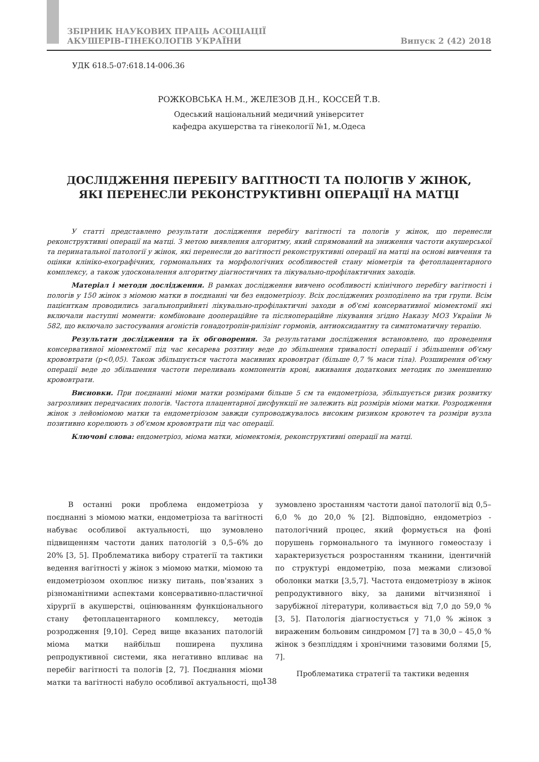ЗБІРНИК НАУКОВИХ ПРАЦЬ АСОЦІАЦІЇ
АКУШЕРІВ-ГІНЕКОЛОГІВ УКРАЇНИ
Випуск 2 (42) 2018
УДК 618.5-07:618.14-006.36
РОЖКОВСЬКА Н.М., ЖЕЛЕЗОВ Д.Н., КОССЕЙ Т.В.
Одеський національний медичний університет
кафедра акушерства та гінекології №1, м.Одеса
ДОСЛІДЖЕННЯ ПЕРЕБІГУ ВАГІТНОСТІ ТА ПОЛОГІВ У ЖІНОК,
ЯКІ ПЕРЕНЕСЛИ РЕКОНСТРУКТИВНІ ОПЕРАЦІЇ НА МАТЦІ
У статті представлено результати дослідження перебігу вагітності та пологів у жінок, що перенесли реконструктивні операції на матці. З метою виявлення алгоритму, який спрямований на зниження частоти акушерської та перинатальної патології у жінок, які перенесли до вагітності реконструктивні операції на матці на основі вивчення та оцінки клініко-ехографічних, гормональних та морфологічних особливостей стану міометрія та фетоплацентарного комплексу, а також удосконалення алгоритму діагностичних та лікувально-профілактичних заходів.
Матеріал і методи дослідження. В рамках дослідження вивчено особливості клінічного перебігу вагітності і пологів у 150 жінок з міомою матки в поєднанні чи без ендометріозу. Всіх досліджених розподілено на три групи. Всім пацієнткам проводились загальноприйняті лікувально-профілактичні заходи в об'ємі консервативної міомектомії які включали наступні моменти: комбіноване доопераційне та післяопераційне лікування згідно Наказу МОЗ України № 582, що включало застосування агоністів гонадотропін-рилізінг гормонів, антиоксидантну та симптоматичну терапію.
Результати дослідження та їх обговорення. За результатами дослідження встановлено, що проведення консервативної міомектомії під час кесарева розтину веде до збільшення тривалості операції і збільшення об'єму крововтрати (p<0,05). Також збільшується частота масивних крововтрат (більше 0,7 % маси тіла). Розширення об'єму операції веде до збільшення частоти переливань компонентів крові, вживання додаткових методик по зменшенню крововтрати.
Висновки. При поєднанні міоми матки розмірами більше 5 см та ендометріоза, збільшується ризик розвитку загрозливих передчасних пологів. Частота плацентарної дисфункції не залежить від розмірів міоми матки. Розродження жінок з лейоміомою матки та ендометріозом завжди супроводжувалось високим ризиком кровотеч та розміри вузла позитивно корелюють з об'ємом крововтрати під час операції.
Ключові слова: ендометріоз, міома матки, міомектомія, реконструктивні операції на матці.
В останні роки проблема ендометріоза у поєднанні з міомою матки, ендометріоза та вагітності набуває особливої актуальності, що зумовлено підвищенням частоти даних патологій з 0,5–6% до 20% [3, 5]. Проблематика вибору стратегії та тактики ведення вагітності у жінок з міомою матки, міомою та ендометріозом охоплює низку питань, пов'язаних з різноманітними аспектами консервативно-пластичної хірургії в акушерстві, оцінюванням функціонального стану фетоплацентарного комплексу, методів розродження [9,10]. Серед вище вказаних патологій міома матки найбільш поширена пухлина репродуктивної системи, яка негативно впливає на перебіг вагітності та пологів [2, 7]. Поєднання міоми матки та вагітності набуло особливої актуальності, що зумовлено зростанням частоти даної патології від 0,5–6,0 % до 20,0 % [2]. Відповідно, ендометріоз - патологічний процес, який формується на фоні порушень гормонального та імунного гомеостазу і характеризується розростанням тканини, ідентичній по структурі ендометрію, поза межами слизової оболонки матки [3,5,7]. Частота ендометріозу в жінок репродуктивного віку, за даними вітчизняної і зарубіжної літератури, коливається від 7,0 до 59,0 % [3, 5]. Патологія діагностується у 71,0 % жінок з вираженим больовим синдромом [7] та в 30,0 – 45,0 % жінок з безпліддям і хронічними тазовими болями [5, 7].
Проблематика стратегії та тактики ведення
138